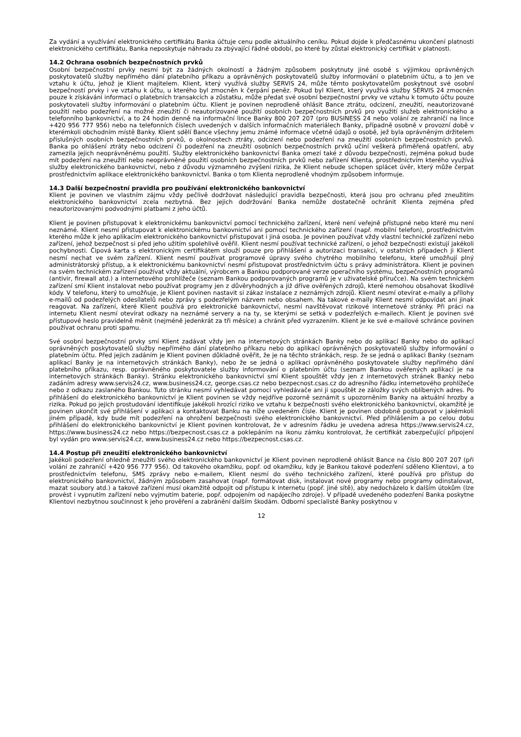Za vydání a využívání elektronického certifikátu Banka účtuje cenu podle aktuálního ceníku. Pokud dojde k předčasnému ukončení platnosti elektronického certifikátu, Banka neposkytuje náhradu za zbývající řádné období, po které by zůstal elektronický certifikát v platnosti.
14.2 Ochrana osobních bezpečnostních prvků
Osobní bezpečnostní prvky nesmí být za žádných okolností a žádným způsobem poskytnuty jiné osobě s výjimkou oprávněných poskytovatelů služby nepřímého dání platebního příkazu a oprávněných poskytovatelů služby informování o platebním účtu, a to jen ve vztahu k účtu, jehož je Klient majitelem. Klient, který využívá služby SERVIS 24, může těmto poskytovatelům poskytnout své osobní bezpečností prvky i ve vztahu k účtu, u kterého byl zmocněn k čerpání peněz. Pokud byl Klient, který využívá služby SERVIS 24 zmocněn pouze k získávání informací o platebních transakcích a zůstatku, může předat své osobní bezpečnostní prvky ve vztahu k tomuto účtu pouze poskytovateli služby informování o platebním účtu. Klient je povinen neprodleně ohlásit Bance ztrátu, odcizení, zneužití, neautorizované použití nebo podezření na možné zneužití či neautorizované použití osobních bezpečnostních prvků pro využití služeb elektronického a telefonního bankovnictví, a to 24 hodin denně na informační lince Banky 800 207 207 (pro BUSINESS 24 nebo volání ze zahraničí na lince +420 956 777 956) nebo na telefonních číslech uvedených v dalších informačních materiálech Banky, případně osobně v provozní době v kterémkoli obchodním místě Banky. Klient sdělí Bance všechny jemu známé informace včetně údajů o osobě, jež byla oprávněným držitelem příslušných osobních bezpečnostních prvků, o okolnostech ztráty, odcizení nebo podezření na zneužití osobních bezpečnostních prvků. Banka po ohlášení ztráty nebo odcizení či podezření na zneužití osobních bezpečnostních prvků učiní veškerá přiměřená opatření, aby zamezila jejich neoprávněnému použití. Služby elektronického bankovnictví Banka omezí také z důvodu bezpečnosti, zejména pokud bude mít podezření na zneužití nebo neoprávněné použití osobních bezpečnostních prvků nebo zařízení Klienta, prostřednictvím kterého využívá služby elektronického bankovnictví, nebo z důvodu významného zvýšení rizika, že Klient nebude schopen splácet úvěr, který může čerpat prostřednictvím aplikace elektronického bankovnictví. Banka o tom Klienta neprodleně vhodným způsobem informuje.
14.3 Další bezpečnostní pravidla pro používání elektronického bankovnictví
Klient je povinen ve vlastním zájmu vždy pečlivě dodržovat následující pravidla bezpečnosti, která jsou pro ochranu před zneužitím elektronického bankovnictví zcela nezbytná. Bez jejich dodržování Banka nemůže dostatečně ochránit Klienta zejména před neautorizovanými podvodnými platbami z jeho účtů.
Klient je povinen přistupovat k elektronickému bankovnictví pomocí technického zařízení, které není veřejně přístupné nebo které mu není neznámé. Klient nesmí přistupovat k elektronickému bankovnictví ani pomocí technického zařízení (např. mobilní telefon), prostřednictvím kterého může k jeho aplikacím elektronického bankovnictví přistupovat i jiná osoba. Je povinen používat vždy vlastní technické zařízení nebo zařízení, jehož bezpečnost si před jeho užitím spolehlivě ověřil. Klient nesmí používat technické zařízení, o jehož bezpečnosti existují jakékoli pochybnosti. Čipová karta s elektronickým certifikátem slouží pouze pro přihlášení a autorizaci transakcí, v ostatních případech ji Klient nesmí nechat ve svém zařízení. Klient nesmí používat programové úpravy svého chytrého mobilního telefonu, které umožňují plný administrátorský přístup, a k elektronickému bankovnictví nesmí přistupovat prostřednictvím účtu s právy administrátora. Klient je povinen na svém technickém zařízení používat vždy aktuální, výrobcem a Bankou podporované verze operačního systému, bezpečnostních programů (antivir, firewall atd.) a internetového prohlížeče (seznam Bankou podporovaných programů je v uživatelské příručce). Na svém technickém zařízení smí Klient instalovat nebo používat programy jen z důvěryhodných a již dříve ověřených zdrojů, které nemohou obsahovat škodlivé kódy. V telefonu, který to umožňuje, je Klient povinen nastavit si zákaz instalace z neznámých zdrojů. Klient nesmí otevírat e-maily a přílohy e-mailů od podezřelých odesílatelů nebo zprávy s podezřelým názvem nebo obsahem. Na takové e-maily Klient nesmí odpovídat ani jinak reagovat. Na zařízení, které Klient používá pro elektronické bankovnictví, nesmí navštěvovat rizikové internetové stránky. Při práci na internetu Klient nesmí otevírat odkazy na neznámé servery a na ty, se kterými se setká v podezřelých e-mailech. Klient je povinen své přístupové heslo pravidelně měnit (nejméně jedenkrát za tři měsíce) a chránit před vyzrazením. Klient je ke své e-mailové schránce povinen používat ochranu proti spamu.
Své osobní bezpečnostní prvky smí Klient zadávat vždy jen na internetových stránkách Banky nebo do aplikací Banky nebo do aplikací oprávněných poskytovatelů služby nepřímého dání platebního příkazu nebo do aplikací oprávněných poskytovatelů služby informování o platebním účtu. Před jejich zadáním je Klient povinen důkladně ověřit, že je na těchto stránkách, resp. že se jedná o aplikaci Banky (seznam aplikací Banky je na internetových stránkách Banky), nebo že se jedná o aplikaci oprávněného poskytovatele služby nepřímého dání platebního příkazu, resp. oprávněného poskytovatele služby informování o platebním účtu (seznam Bankou ověřených aplikací je na internetových stránkách Banky). Stránku elektronického bankovnictví smí Klient spouštět vždy jen z internetových stránek Banky nebo zadáním adresy www.servis24.cz, www.business24.cz, george.csas.cz nebo bezpecnost.csas.cz do adresního řádku internetového prohlížeče nebo z odkazu zaslaného Bankou. Tuto stránku nesmí vyhledávat pomocí vyhledávače ani ji spouštět ze záložky svých oblíbených adres. Po přihlášení do elektronického bankovnictví je Klient povinen se vždy nejdříve pozorně seznámit s upozorněním Banky na aktuální hrozby a rizika. Pokud po jejich prostudování identifikuje jakékoli hrozící riziko ve vztahu k bezpečnosti svého elektronického bankovnictví, okamžitě je povinen ukončit své přihlášení v aplikaci a kontaktovat Banku na níže uvedeném čísle. Klient je povinen obdobně postupovat v jakémkoli jiném případě, kdy bude mít podezření na ohrožení bezpečnosti svého elektronického bankovnictví. Před přihlášením a po celou dobu přihlášení do elektronického bankovnictví je Klient povinen kontrolovat, že v adresním řádku je uvedena adresa https://www.servis24.cz, https://www.business24.cz nebo https://bezpecnost.csas.cz a poklepáním na ikonu zámku kontrolovat, že certifikát zabezpečující připojení byl vydán pro www.servis24.cz, www.business24.cz nebo https://bezpecnost.csas.cz.
14.4 Postup při zneužití elektronického bankovnictví
Jakékoli podezření ohledně zneužití svého elektronického bankovnictví je Klient povinen neprodleně ohlásit Bance na číslo 800 207 207 (při volání ze zahraničí +420 956 777 956). Od takového okamžiku, popř. od okamžiku, kdy je Bankou takové podezření sděleno Klientovi, a to prostřednictvím telefonu, SMS zprávy nebo e-mailem, Klient nesmí do svého technického zařízení, které používá pro přístup do elektronického bankovnictví, žádným způsobem zasahovat (např. formátovat disk, instalovat nové programy nebo programy odinstalovat, mazat soubory atd.) a takové zařízení musí okamžitě odpojit od přístupu k internetu (popř. jiné sítě), aby nedocházelo k dalším útokům (lze provést i vypnutím zařízení nebo vyjmutím baterie, popř. odpojením od napájecího zdroje). V případě uvedeného podezření Banka poskytne Klientovi nezbytnou součinnost k jeho prověření a zabránění dalším škodám. Odborní specialisté Banky poskytnou v
12